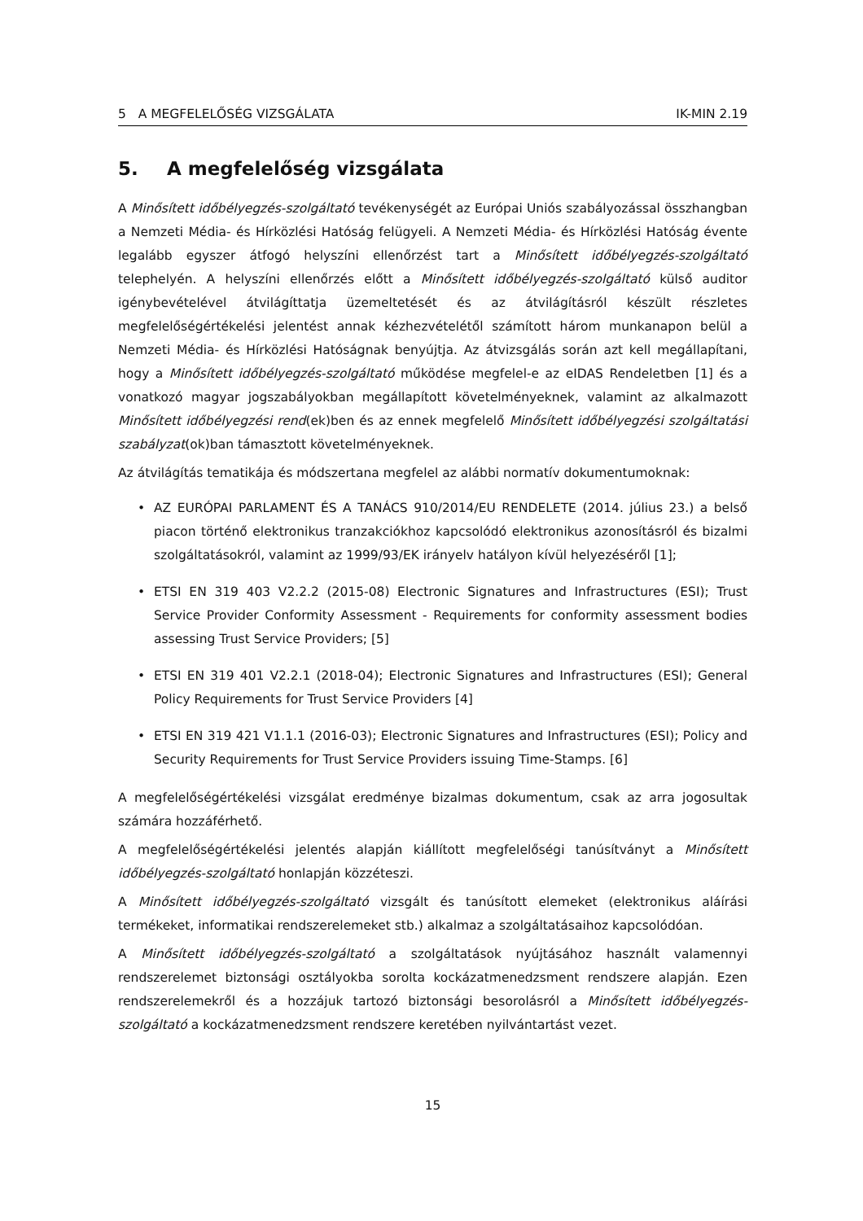5 A MEGFELELŐSÉG VIZSGÁLATA IK-MIN 2.19
5. A megfelelőség vizsgálata
A Minősített időbélyegzés-szolgáltató tevékenységét az Európai Uniós szabályozással összhangban a Nemzeti Média- és Hírközlési Hatóság felügyeli. A Nemzeti Média- és Hírközlési Hatóság évente legalább egyszer átfogó helyszíni ellenőrzést tart a Minősített időbélyegzés-szolgáltató telephelyén. A helyszíni ellenőrzés előtt a Minősített időbélyegzés-szolgáltató külső auditor igénybevételével átvilágíttatja üzemeltetését és az átvilágításról készült részletes megfelelőségértékelési jelentést annak kézhezvételétől számított három munkanapon belül a Nemzeti Média- és Hírközlési Hatóságnak benyújtja. Az átvizsgálás során azt kell megállapítani, hogy a Minősített időbélyegzés-szolgáltató működése megfelel-e az eIDAS Rendeletben [1] és a vonatkozó magyar jogszabályokban megállapított követelményeknek, valamint az alkalmazott Minősített időbélyegzési rend(ek)ben és az ennek megfelelő Minősített időbélyegzési szolgáltatási szabályzat(ok)ban támasztott követelményeknek.
Az átvilágítás tematikája és módszertana megfelel az alábbi normatív dokumentumoknak:
• AZ EURÓPAI PARLAMENT ÉS A TANÁCS 910/2014/EU RENDELETE (2014. július 23.) a belső piacon történő elektronikus tranzakciókhoz kapcsolódó elektronikus azonosításról és bizalmi szolgáltatásokról, valamint az 1999/93/EK irányelv hatályon kívül helyezéséről [1];
• ETSI EN 319 403 V2.2.2 (2015-08) Electronic Signatures and Infrastructures (ESI); Trust Service Provider Conformity Assessment - Requirements for conformity assessment bodies assessing Trust Service Providers; [5]
• ETSI EN 319 401 V2.2.1 (2018-04); Electronic Signatures and Infrastructures (ESI); General Policy Requirements for Trust Service Providers [4]
• ETSI EN 319 421 V1.1.1 (2016-03); Electronic Signatures and Infrastructures (ESI); Policy and Security Requirements for Trust Service Providers issuing Time-Stamps. [6]
A megfelelőségértékelési vizsgálat eredménye bizalmas dokumentum, csak az arra jogosultak számára hozzáférhető.
A megfelelőségértékelési jelentés alapján kiállított megfelelőségi tanúsítványt a Minősített időbélyegzés-szolgáltató honlapján közzéteszi.
A Minősített időbélyegzés-szolgáltató vizsgált és tanúsított elemeket (elektronikus aláírási termékeket, informatikai rendszerelemeket stb.) alkalmaz a szolgáltatásaihoz kapcsolódóan.
A Minősített időbélyegzés-szolgáltató a szolgáltatások nyújtásához használt valamennyi rendszerelemet biztonsági osztályokba sorolta kockázatmenedzsment rendszere alapján. Ezen rendszerelemekről és a hozzájuk tartozó biztonsági besorolásról a Minősített időbélyegzés-szolgáltató a kockázatmenedzsment rendszere keretében nyilvántartást vezet.
15